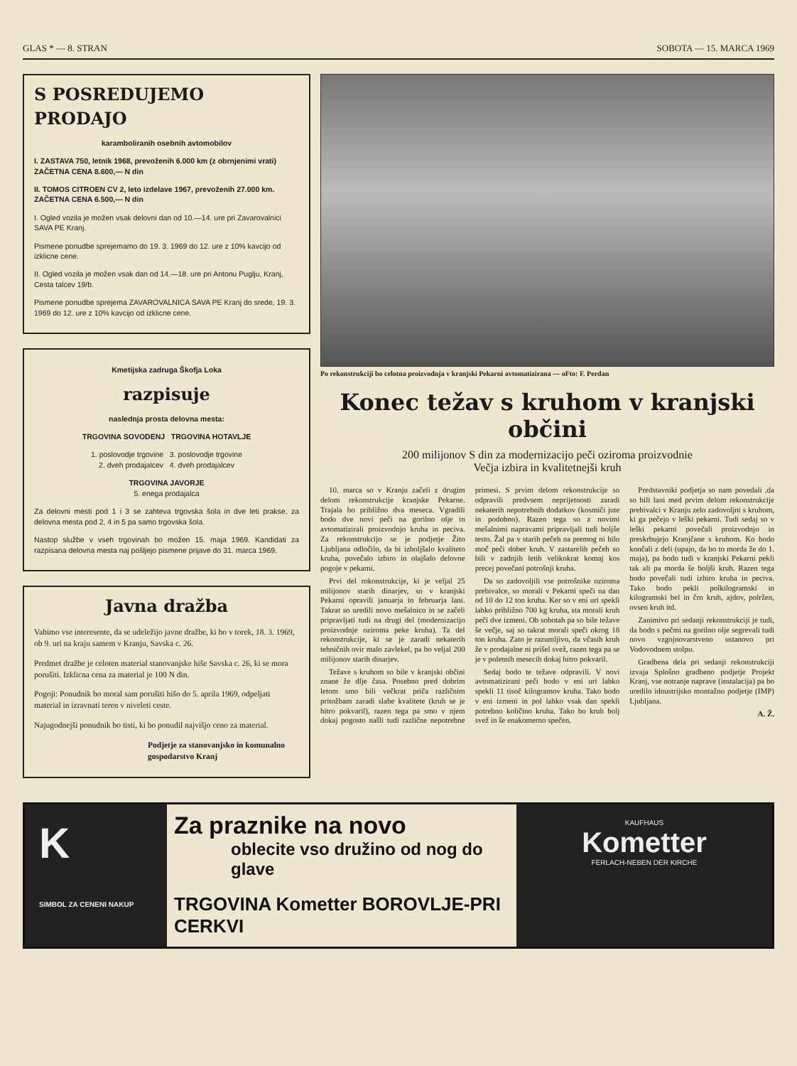GLAS * — 8. STRAN SOBOTA — 15. MARCA 1969
S POSREDUJEMO PRODAJO
karamboliranih osebnih avtomobilov
I. ZASTAVA 750, letnik 1968, prevoženih 6.000 km (z obrnjenimi vrati)
ZAČETNA CENA 8.600,— N din
II. TOMOS CITROEN CV 2, leto izdelave 1967, prevoženih 27.000 km.
ZAČETNA CENA 6.500,— N din
I. Ogled vozila je možen vsak delovni dan od 10.—14. ure pri Zavarovalnici SAVA PE Kranj.
Pismene ponudbe sprejemamo do 19. 3. 1969 do 12. ure z 10% kavcijo od izklicne cene.
II. Ogled vozila je možen vsak dan od 14.—18. ure pri Antonu Puglju, Kranj, Cesta talcev 19/b.
Pismene ponudbe sprejema ZAVAROVALNICA SAVA PE Kranj do srede, 19. 3. 1969 do 12. ure z 10% kavcijo od izklicne cene.
Kmetijska zadruga Škofja Loka
razpisuje
naslednja prosta delovna mesta:
TRGOVINA SOVODENJ TRGOVINA HOTAVLJE
1. poslovodje trgovine 3. poslovodje trgovine
2. dveh prodajalcev 4. dveh prodajalcev
TRGOVINA JAVORJE
5. enega prodajalca
Za delovni mesti pod 1 i 3 se zahteva trgovska šola in dve leti prakse, za delovna mesta pod 2, 4 in 5 pa samo trgovska šola.
Nastop službe v vseh trgovinah bo možen 15. maja 1969. Kandidati za razpisana delovna mesta naj pošljejo pismene prijave do 31. marca 1969.
Javna dražba
Vabimo vse interesente, da se udeležijo javne dražbe, ki bo v torek, 18. 3. 1969, ob 9. uri na kraju samem v Kranju, Savska c. 26.
Predmet dražbe je celoten material stanovanjske hiše Savska c. 26, ki se mora porušiti. Izklicna cena za material je 100 N din.
Pogoji: Ponudnik bo moral sam porušiti hišo do 5. aprila 1969, odpeljati material in izravnati teren v niveleti ceste.
Najugodnejši ponudnik bo tisti, ki bo ponudil najvišjo ceno za material.
Podjetje za stanovanjsko in komunalno gospodarstvo Kranj
Po rekonstrukciji bo celotna proizvodnja v kranjski Pekarni avtomatizirana — oFto: F. Perdan
Konec težav s kruhom v kranjski občini
200 milijonov S din za modernizacijo peči oziroma proizvodnie
Večja izbira in kvalitetnejši kruh
10. marca so v Kranju začeli z drugim delom rekonstrukcije kranjske Pekarne. Trajala bo približno dva meseca. Vgradili bodo dve novi peči na gorilno olje in avtomatizirali proizvodnjo kruha in peciva. Za rekonstrukcijo se je podjetje Žito Ljubljana odločilo, da bi izboljšalo kvaliteto kruha, povečalo izbiro in olajšalo delovne pogoje v pekarni.
Prvi del rokonstrukcije, ki je veljal 25 milijonov starih dinarjev, so v kranjski Pekarni opravili januarja in februarja lani. Takrat so uredili novo mešalnico in se začeli pripravljati tudi na drugi del (modernizacijo proizvodnje oziroma peke kruha). Ta del rekonstrukcije, ki se je zaradi nekaterih tehničnih ovir malo zavlekel, pa bo veljal 200 milijonov starih dinarjev.
Težave s kruhom so bile v kranjski občini znane že dlje časa. Posebno pred dobrim letom smo bili večkrat priča različnim pritožbam zaradi slabe kvalitete (kruh se je hitro pokvaril), razen tega pa smo v njem dokaj pogosto našli tudi različne nepotrebne primesi. S prvim delom rekonstrukcije so odpravili predvsem neprijetnosti zaradi nekaterih nepotrebnih dodatkov (kosmiči jute in podobno). Razen tega so z novimi mešalnimi napravami pripravljali tudi boljše testo. Žal pa v starih pečeh na premog ni bilo moč peči dober kruh. V zastarelih pečeh so bili v zadnjih letih velikokrat komaj kos precej povečani potrošnji kruha.
Da so zadovoljili vse potrošnike oziroma prebivalce, so morali v Pekarni speči na dan od 10 do 12 ton kruha. Ker so v eni uri spekli lahko približno 700 kg kruha, sta morali kruh peči dve izmeni. Ob sobotah pa so bile težave še večje, saj so takrat morali speči okrog 18 ton kruha. Zato je razumljivo, da včasih kruh že v prodajalne ni prišel svež, razen tega pa se je v poletnih mesecih dokaj hitro pokvaril.
Sedaj bodo te težave odpravili. V novi avtomatizirani peči bodo v eni uri lahko spekli 11 tisoč kilogramov kruha. Tako bodo v eni izmeni in pol lahko vsak dan spekli potrebno količino kruha. Tako bo kruh bolj svež in še enakomerno spečen.
Predstavniki podjetja so nam povedali ,da so bili lani med prvim delom rekonstrukcije prebivalci v Kranju zelo zadovoljni s kruhom, ki ga pečejo v leški pekarni. Tudi sedaj so v leški pekarni povečali proizvodnjo in preskrbujejo Kranjčane s kruhom. Ko bodo končali z deli (upajo, da bo to morda že do 1. maja), pa bodo tudi v kranjski Pekarni pekli tak ali pa morda še boljši kruh. Razen tega bodo povečali tudi izbiro kruha in peciva. Tako bodo pekli polkilogramski in kilogramski bel in črn kruh, ajdov, polržen, ovsen kruh itd.
Zanimivo pri sedanji rekonstrukciji je tudi, da bodo s pečmi na gorilno olje segrevali tudi novo vzgojnovarstveno ustanovo pri Vodovodnem stolpu.
Gradbena dela pri sedanji rekonstrukciji izvaja Splošno gradbeno podjetje Projekt Kranj, vse notranje naprave (instalacija) pa bo uredilo idnustrijsko montažno podjetje (IMP) Ljubljana.
A. Ž.
K
SIMBOL ZA CENENI NAKUP
Za praznike na novo
oblecite vso družino od nog do glave
TRGOVINA Kometter BOROVLJE-PRI CERKVI
KAUFHAUS
Kometter
FERLACH-NEBEN DER KIRCHE